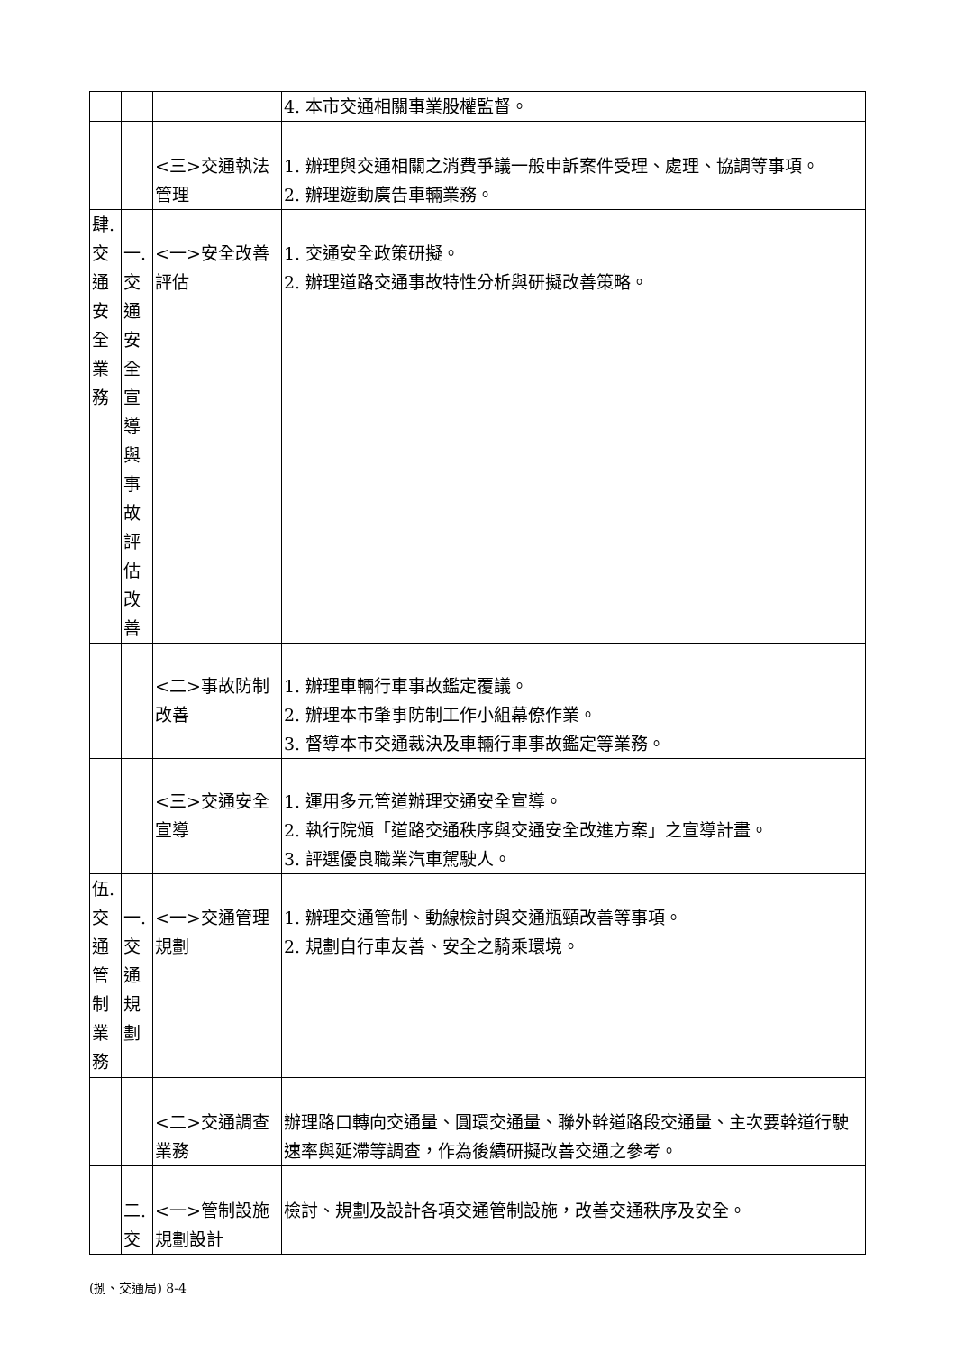| | | | 4. 本市交通相關事業股權監督。 |
| | | <三>交通執法 管理 | 1. 辦理與交通相關之消費爭議一般申訴案件受理、處理、協調等事項。 2. 辦理遊動廣告車輛業務。 |
| 肆. 交 通 安 全 業 務 | 一. 交 通 安 全 宣 導 與 事 故 評 估 改 善 | <一>安全改善 評估 | 1. 交通安全政策研擬。 2. 辦理道路交通事故特性分析與研擬改善策略。 |
| | | <二>事故防制 改善 | 1. 辦理車輛行車事故鑑定覆議。 2. 辦理本市肇事防制工作小組幕僚作業。 3. 督導本市交通裁決及車輛行車事故鑑定等業務。 |
| | | <三>交通安全 宣導 | 1. 運用多元管道辦理交通安全宣導。 2. 執行院頒「道路交通秩序與交通安全改進方案」之宣導計畫。 3. 評選優良職業汽車駕駛人。 |
| 伍. 交 通 管 制 業 務 | 一. 交 通 規 劃 | <一>交通管理 規劃 | 1. 辦理交通管制、動線檢討與交通瓶頸改善等事項。 2. 規劃自行車友善、安全之騎乘環境。 |
| | | <二>交通調查 業務 | 辦理路口轉向交通量、圓環交通量、聯外幹道路段交通量、主次要幹道行駛速率與延滯等調查，作為後續研擬改善交通之參考。 |
| | 二. 交 | <一>管制設施 規劃設計 | 檢討、規劃及設計各項交通管制設施，改善交通秩序及安全。 |
(捌、交通局) 8-4